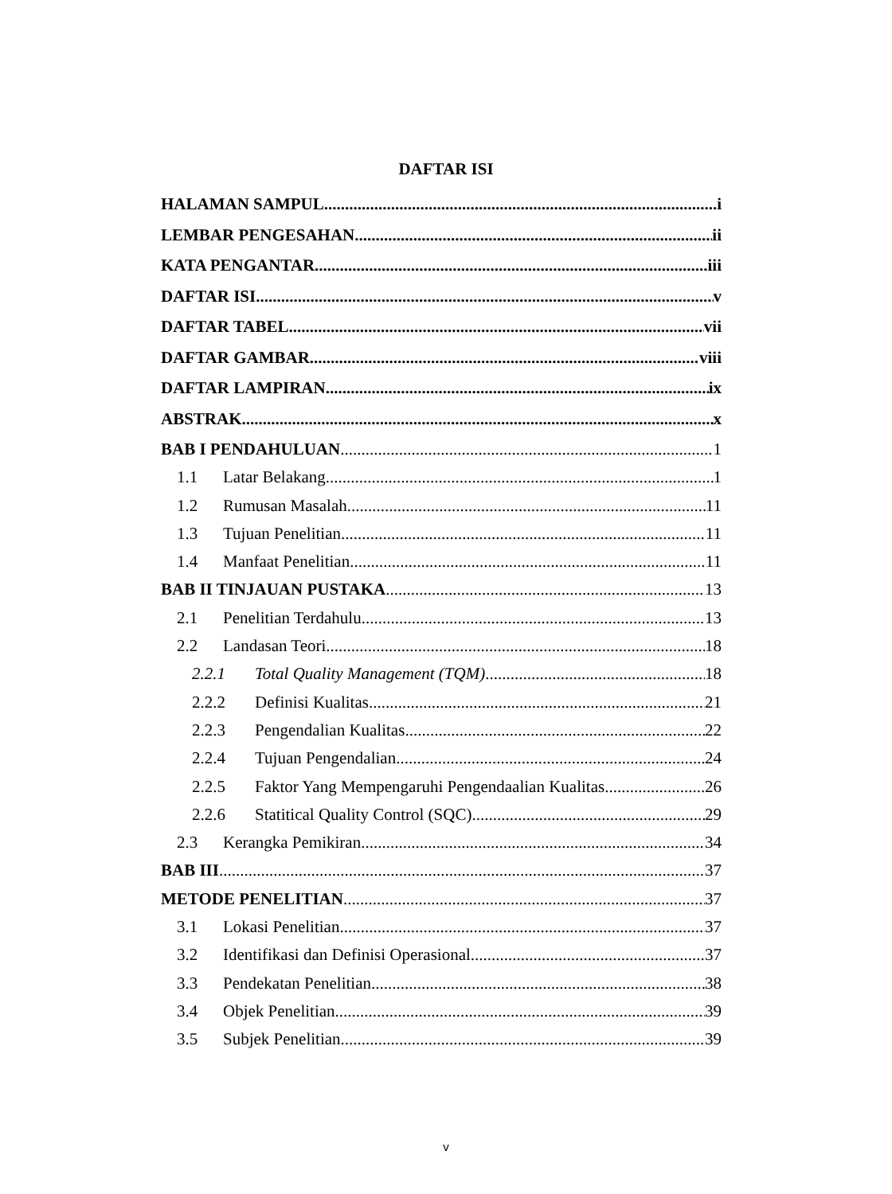DAFTAR ISI
HALAMAN SAMPUL i
LEMBAR PENGESAHAN ii
KATA PENGANTAR iii
DAFTAR ISI v
DAFTAR TABEL vii
DAFTAR GAMBAR viii
DAFTAR LAMPIRAN ix
ABSTRAK x
BAB I PENDAHULUAN 1
1.1 Latar Belakang 1
1.2 Rumusan Masalah 11
1.3 Tujuan Penelitian 11
1.4 Manfaat Penelitian 11
BAB II TINJAUAN PUSTAKA 13
2.1 Penelitian Terdahulu 13
2.2 Landasan Teori 18
2.2.1 Total Quality Management (TQM) 18
2.2.2 Definisi Kualitas 21
2.2.3 Pengendalian Kualitas 22
2.2.4 Tujuan Pengendalian 24
2.2.5 Faktor Yang Mempengaruhi Pengendaalian Kualitas 26
2.2.6 Statitical Quality Control (SQC) 29
2.3 Kerangka Pemikiran 34
BAB III 37
METODE PENELITIAN 37
3.1 Lokasi Penelitian 37
3.2 Identifikasi dan Definisi Operasional 37
3.3 Pendekatan Penelitian 38
3.4 Objek Penelitian 39
3.5 Subjek Penelitian 39
v